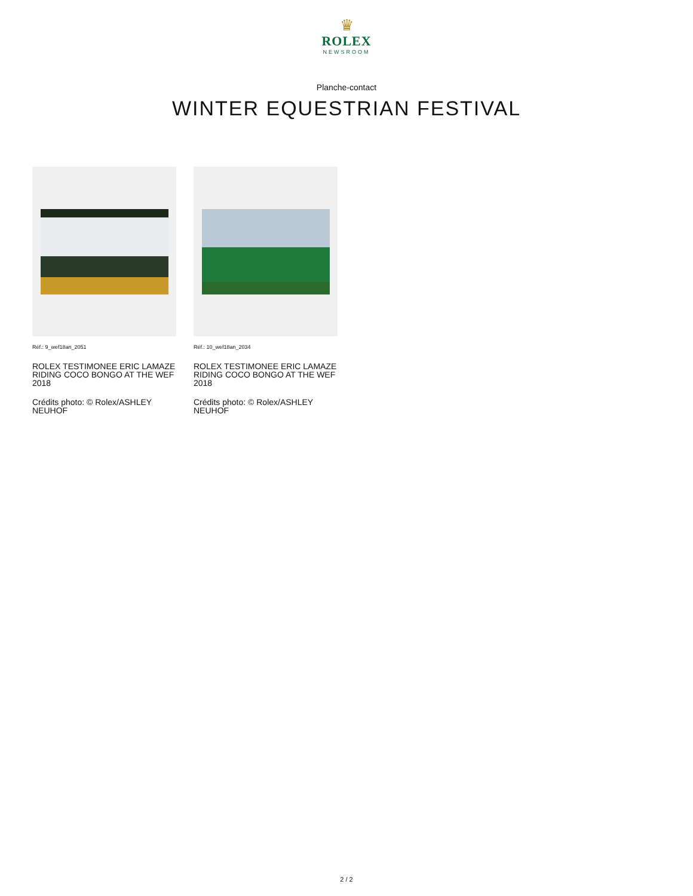♛
ROLEX
NEWSROOM
Planche-contact
WINTER EQUESTRIAN FESTIVAL
Réf.: 9_wef18an_2051
ROLEX TESTIMONEE ERIC LAMAZE RIDING COCO BONGO AT THE WEF 2018
Crédits photo: © Rolex/ASHLEY NEUHOF
Réf.: 10_wef18an_2034
ROLEX TESTIMONEE ERIC LAMAZE RIDING COCO BONGO AT THE WEF 2018
Crédits photo: © Rolex/ASHLEY NEUHOF
2 / 2